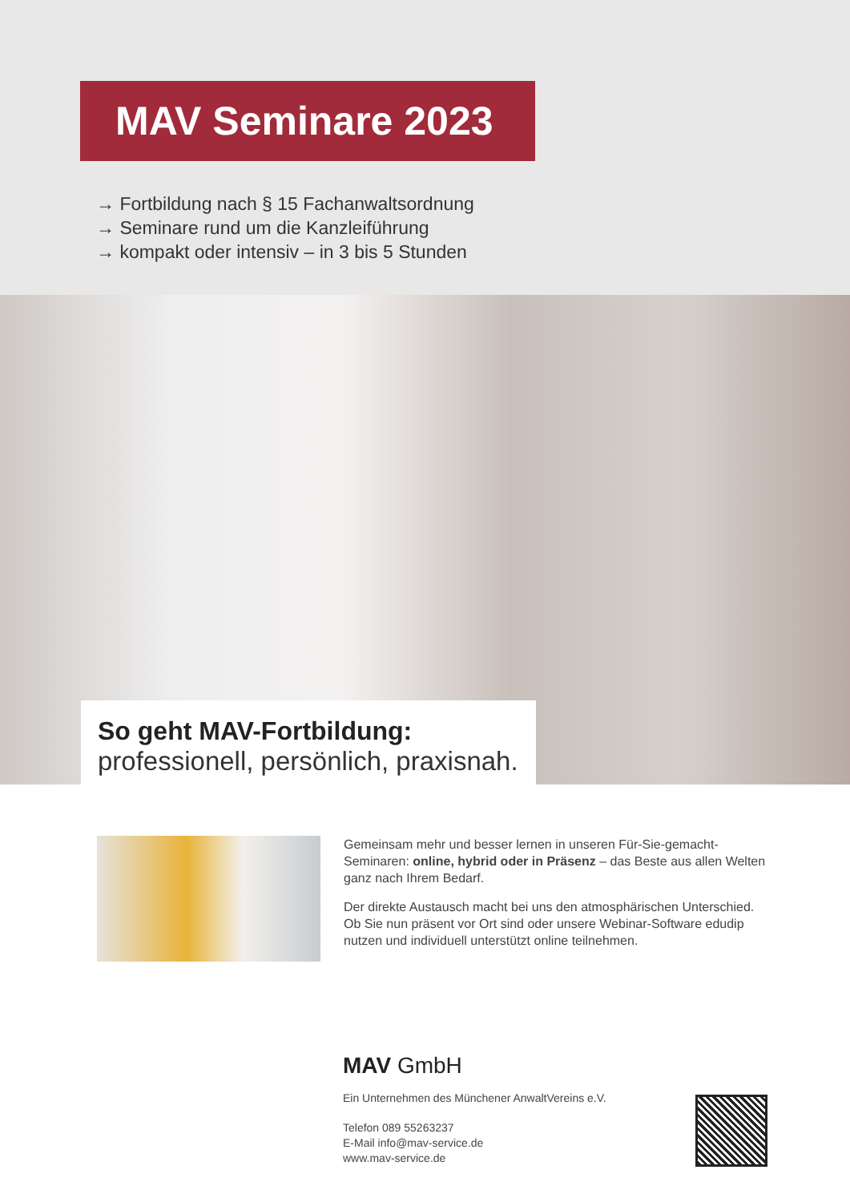MAV Seminare 2023
→ Fortbildung nach § 15 Fachanwaltsordnung
→ Seminare rund um die Kanzleiführung
→ kompakt oder intensiv – in 3 bis 5 Stunden
So geht MAV-Fortbildung:
professionell, persönlich, praxisnah.
Gemeinsam mehr und besser lernen in unseren Für-Sie-gemacht-Seminaren: online, hybrid oder in Präsenz – das Beste aus allen Welten ganz nach Ihrem Bedarf.
Der direkte Austausch macht bei uns den atmosphärischen Unterschied. Ob Sie nun präsent vor Ort sind oder unsere Webinar-Software edudip nutzen und individuell unterstützt online teilnehmen.
MAV GmbH
Ein Unternehmen des Münchener AnwaltVereins e.V.
Telefon 089 55263237
E-Mail info@mav-service.de
www.mav-service.de